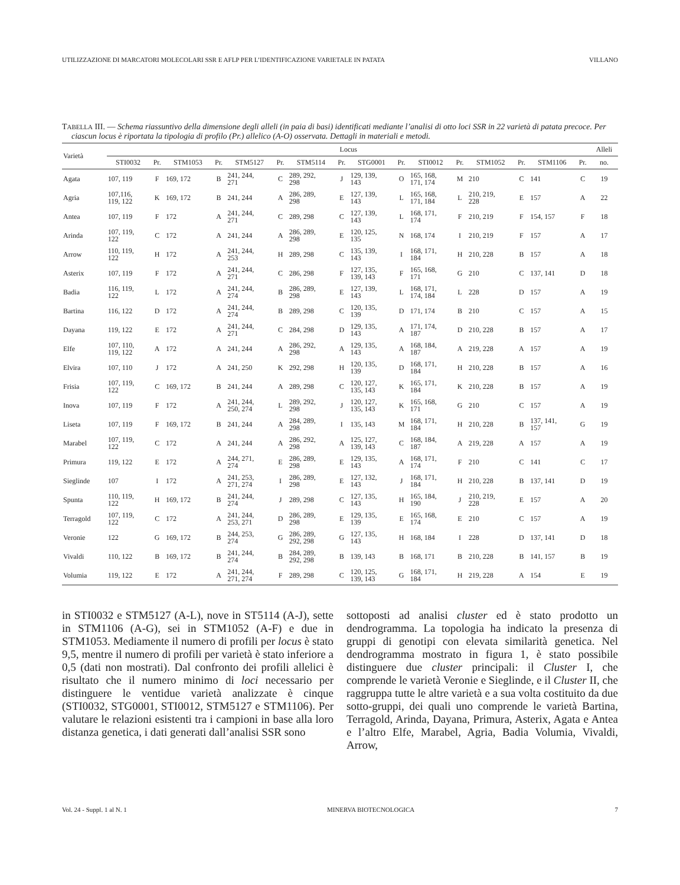UTILIZZAZIONE DI MARCATORI MOLECOLARI SSR E AFLP PER L’IDENTIFICAZIONE VARIETALE IN PATATA VILLANO
TABELLA III. — Schema riassuntivo della dimensione degli alleli (in paia di basi) identificati mediante l’analisi di otto loci SSR in 22 varietà di patata precoce. Per ciascun locus è riportata la tipologia di profilo (Pr.) allelico (A-O) osservata. Dettagli in materiali e metodi.
| Varietà | Locus | | | | | | | | | | | | | | | | Alleli |
| --- | --- | --- | --- | --- | --- | --- | --- | --- | --- | --- | --- | --- | --- | --- | --- | --- | --- |
| | STI0032 | Pr. | STM1053 | Pr. | STM5127 | Pr. | STM5114 | Pr. | STG0001 | Pr. | STI0012 | Pr. | STM1052 | Pr. | STM1106 | Pr. | no. |
| Agata | 107, 119 | F | 169, 172 | B | 241, 244, 271 | C | 289, 292, 298 | J | 129, 139, 143 | O | 165, 168, 171, 174 | M | 210 | C | 141 | C | 19 |
| Agria | 107,116, 119, 122 | K | 169, 172 | B | 241, 244 | A | 286, 289, 298 | E | 127, 139, 143 | L | 165, 168, 171, 184 | L | 210, 219, 228 | E | 157 | A | 22 |
| Antea | 107, 119 | F | 172 | A | 241, 244, 271 | C | 289, 298 | C | 127, 139, 143 | L | 168, 171, 174 | F | 210, 219 | F | 154, 157 | F | 18 |
| Arinda | 107, 119, 122 | C | 172 | A | 241, 244 | A | 286, 289, 298 | E | 120, 125, 135 | N | 168, 174 | I | 210, 219 | F | 157 | A | 17 |
| Arrow | 110, 119, 122 | H | 172 | A | 241, 244, 253 | H | 289, 298 | C | 135, 139, 143 | I | 168, 171, 184 | H | 210, 228 | B | 157 | A | 18 |
| Asterix | 107, 119 | F | 172 | A | 241, 244, 271 | C | 286, 298 | F | 127, 135, 139, 143 | F | 165, 168, 171 | G | 210 | C | 137, 141 | D | 18 |
| Badia | 116, 119, 122 | L | 172 | A | 241, 244, 274 | B | 286, 289, 298 | E | 127, 139, 143 | L | 168, 171, 174, 184 | L | 228 | D | 157 | A | 19 |
| Bartina | 116, 122 | D | 172 | A | 241, 244, 274 | B | 289, 298 | C | 120, 135, 139 | D | 171, 174 | B | 210 | C | 157 | A | 15 |
| Dayana | 119, 122 | E | 172 | A | 241, 244, 271 | C | 284, 298 | D | 129, 135, 143 | A | 171, 174, 187 | D | 210, 228 | B | 157 | A | 17 |
| Elfe | 107, 110, 119, 122 | A | 172 | A | 241, 244 | A | 286, 292, 298 | A | 129, 135, 143 | A | 168, 184, 187 | A | 219, 228 | A | 157 | A | 19 |
| Elvira | 107, 110 | J | 172 | A | 241, 250 | K | 292, 298 | H | 120, 135, 139 | D | 168, 171, 184 | H | 210, 228 | B | 157 | A | 16 |
| Frisia | 107, 119, 122 | C | 169, 172 | B | 241, 244 | A | 289, 298 | C | 120, 127, 135, 143 | K | 165, 171, 184 | K | 210, 228 | B | 157 | A | 19 |
| Inova | 107, 119 | F | 172 | A | 241, 244, 250, 274 | L | 289, 292, 298 | J | 120, 127, 135, 143 | K | 165, 168, 171 | G | 210 | C | 157 | A | 19 |
| Liseta | 107, 119 | F | 169, 172 | B | 241, 244 | A | 284, 289, 298 | I | 135, 143 | M | 168, 171, 184 | H | 210, 228 | B | 137, 141, 157 | G | 19 |
| Marabel | 107, 119, 122 | C | 172 | A | 241, 244 | A | 286, 292, 298 | A | 125, 127, 139, 143 | C | 168, 184, 187 | A | 219, 228 | A | 157 | A | 19 |
| Primura | 119, 122 | E | 172 | A | 244, 271, 274 | E | 286, 289, 298 | E | 129, 135, 143 | A | 168, 171, 174 | F | 210 | C | 141 | C | 17 |
| Sieglinde | 107 | I | 172 | A | 241, 253, 271, 274 | I | 286, 289, 298 | E | 127, 132, 143 | J | 168, 171, 184 | H | 210, 228 | B | 137, 141 | D | 19 |
| Spunta | 110, 119, 122 | H | 169, 172 | B | 241, 244, 274 | J | 289, 298 | C | 127, 135, 143 | H | 165, 184, 190 | J | 210, 219, 228 | E | 157 | A | 20 |
| Terragold | 107, 119, 122 | C | 172 | A | 241, 244, 253, 271 | D | 286, 289, 298 | E | 129, 135, 139 | E | 165, 168, 174 | E | 210 | C | 157 | A | 19 |
| Veronie | 122 | G | 169, 172 | B | 244, 253, 274 | G | 286, 289, 292, 298 | G | 127, 135, 143 | H | 168, 184 | I | 228 | D | 137, 141 | D | 18 |
| Vivaldi | 110, 122 | B | 169, 172 | B | 241, 244, 274 | B | 284, 289, 292, 298 | B | 139, 143 | B | 168, 171 | B | 210, 228 | B | 141, 157 | B | 19 |
| Volumia | 119, 122 | E | 172 | A | 241, 244, 271, 274 | F | 289, 298 | C | 120, 125, 139, 143 | G | 168, 171, 184 | H | 219, 228 | A | 154 | E | 19 |
in STI0032 e STM5127 (A-L), nove in ST5114 (A-J), sette in STM1106 (A-G), sei in STM1052 (A-F) e due in STM1053. Mediamente il numero di profili per locus è stato 9,5, mentre il numero di profili per varietà è stato inferiore a 0,5 (dati non mostrati). Dal confronto dei profili allelici è risultato che il numero minimo di loci necessario per distinguere le ventidue varietà analizzate è cinque (STI0032, STG0001, STI0012, STM5127 e STM1106). Per valutare le relazioni esistenti tra i campioni in base alla loro distanza genetica, i dati generati dall’analisi SSR sono
sottoposti ad analisi cluster ed è stato prodotto un dendrogramma. La topologia ha indicato la presenza di gruppi di genotipi con elevata similarità genetica. Nel dendrogramma mostrato in figura 1, è stato possibile distinguere due cluster principali: il Cluster I, che comprende le varietà Veronie e Sieglinde, e il Cluster II, che raggruppa tutte le altre varietà e a sua volta costituito da due sotto-gruppi, dei quali uno comprende le varietà Bartina, Terragold, Arinda, Dayana, Primura, Asterix, Agata e Antea e l’altro Elfe, Marabel, Agria, Badia Volumia, Vivaldi, Arrow,
Vol. 24 - Suppl. 1 al N. 1 MINERVA BIOTECNOLOGICA 7